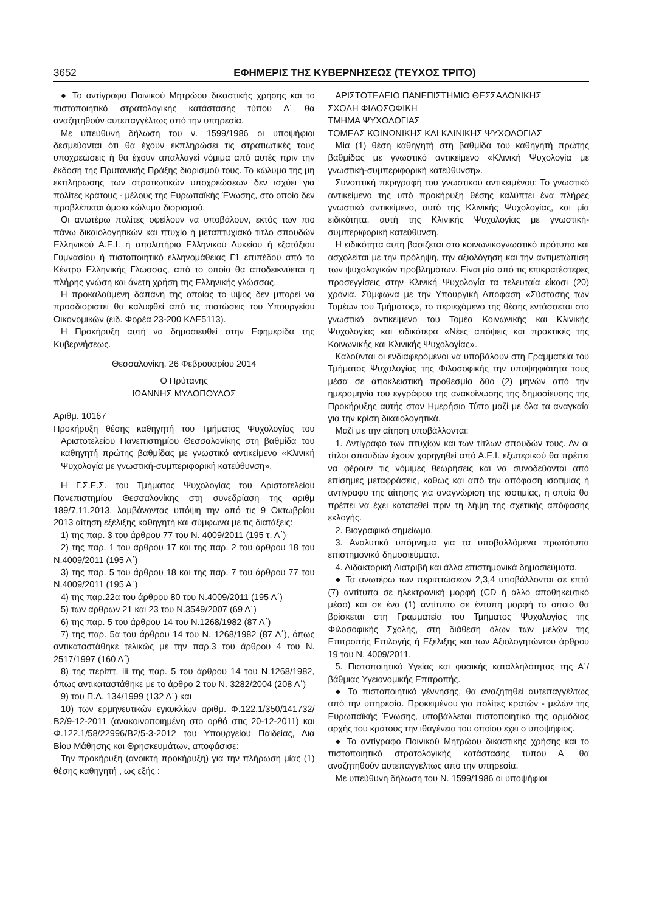3652 ΕΦΗΜΕΡΙΣ ΤΗΣ ΚΥΒΕΡΝΗΣΕΩΣ (ΤΕΥΧΟΣ ΤΡΙΤΟ)
● Το αντίγραφο Ποινικού Μητρώου δικαστικής χρήσης και το πιστοποιητικό στρατολογικής κατάστασης τύπου Α΄ θα αναζητηθούν αυτεπαγγέλτως από την υπηρεσία.
Με υπεύθυνη δήλωση του ν. 1599/1986 οι υποψήφιοι δεσμεύονται ότι θα έχουν εκπληρώσει τις στρατιωτικές τους υποχρεώσεις ή θα έχουν απαλλαγεί νόμιμα από αυτές πριν την έκδοση της Πρυτανικής Πράξης διορισμού τους. Το κώλυμα της μη εκπλήρωσης των στρατιωτικών υποχρεώσεων δεν ισχύει για πολίτες κράτους - μέλους της Ευρωπαϊκής Ένωσης, στο οποίο δεν προβλέπεται όμοιο κώλυμα διορισμού.
Οι ανωτέρω πολίτες οφείλουν να υποβάλουν, εκτός των πιο πάνω δικαιολογητικών και πτυχίο ή μεταπτυχιακό τίτλο σπουδών Ελληνικού Α.Ε.Ι. ή απολυτήριο Ελληνικού Λυκείου ή εξατάξιου Γυμνασίου ή πιστοποιητικό ελληνομάθειας Γ1 επιπέδου από το Κέντρο Ελληνικής Γλώσσας, από το οποίο θα αποδεικνύεται η πλήρης γνώση και άνετη χρήση της Ελληνικής γλώσσας.
Η προκαλούμενη δαπάνη της οποίας το ύψος δεν μπορεί να προσδιοριστεί θα καλυφθεί από τις πιστώσεις του Υπουργείου Οικονομικών (ειδ. Φορέα 23-200 ΚΑΕ5113).
Η Προκήρυξη αυτή να δημοσιευθεί στην Εφημερίδα της Κυβερνήσεως.
Θεσσαλονίκη, 26 Φεβρουαρίου 2014
Ο Πρύτανης
ΙΩΑΝΝΗΣ ΜΥΛΟΠΟΥΛΟΣ
Αριθμ. 10167
Προκήρυξη θέσης καθηγητή του Τμήματος Ψυχολογίας του Αριστοτελείου Πανεπιστημίου Θεσσαλονίκης στη βαθμίδα του καθηγητή πρώτης βαθμίδας με γνωστικό αντικείμενο «Κλινική Ψυχολογία με γνωστική-συμπεριφορική κατεύθυνση».
Η Γ.Σ.Ε.Σ. του Τμήματος Ψυχολογίας του Αριστοτελείου Πανεπιστημίου Θεσσαλονίκης στη συνεδρίαση της αριθμ 189/7.11.2013, λαμβάνοντας υπόψη την από τις 9 Οκτωβρίου 2013 αίτηση εξέλιξης καθηγητή και σύμφωνα με τις διατάξεις:
1) της παρ. 3 του άρθρου 77 του Ν. 4009/2011 (195 τ. Α΄)
2) της παρ. 1 του άρθρου 17 και της παρ. 2 του άρθρου 18 του Ν.4009/2011 (195 Α΄)
3) της παρ. 5 του άρθρου 18 και της παρ. 7 του άρθρου 77 του Ν.4009/2011 (195 Α΄)
4) της παρ.22α του άρθρου 80 του Ν.4009/2011 (195 Α΄)
5) των άρθρων 21 και 23 του Ν.3549/2007 (69 Α΄)
6) της παρ. 5 του άρθρου 14 του Ν.1268/1982 (87 Α΄)
7) της παρ. 5α του άρθρου 14 του Ν. 1268/1982 (87 Α΄), όπως αντικαταστάθηκε τελικώς με την παρ.3 του άρθρου 4 του Ν. 2517/1997 (160 Α΄)
8) της περίπτ. iii της παρ. 5 του άρθρου 14 του Ν.1268/1982, όπως αντικαταστάθηκε με το άρθρο 2 του Ν. 3282/2004 (208 Α΄)
9) του Π.Δ. 134/1999 (132 Α΄) και
10) των ερμηνευτικών εγκυκλίων αριθμ. Φ.122.1/350/141732/Β2/9-12-2011 (ανακοινοποιημένη στο ορθό στις 20-12-2011) και Φ.122.1/58/22996/Β2/5-3-2012 του Υπουργείου Παιδείας, Δια Βίου Μάθησης και Θρησκευμάτων, αποφάσισε:
Την προκήρυξη (ανοικτή προκήρυξη) για την πλήρωση μίας (1) θέσης καθηγητή , ως εξής :
ΑΡΙΣΤΟΤΕΛΕΙΟ ΠΑΝΕΠΙΣΤΗΜΙΟ ΘΕΣΣΑΛΟΝΙΚΗΣ
ΣΧΟΛΗ ΦΙΛΟΣΟΦΙΚΗ
ΤΜΗΜΑ ΨΥΧΟΛΟΓΙΑΣ
ΤΟΜΕΑΣ ΚΟΙΝΩΝΙΚΗΣ ΚΑΙ ΚΛΙΝΙΚΗΣ ΨΥΧΟΛΟΓΙΑΣ
Μία (1) θέση καθηγητή στη βαθμίδα του καθηγητή πρώτης βαθμίδας με γνωστικό αντικείμενο «Κλινική Ψυχολογία με γνωστική-συμπεριφορική κατεύθυνση».
Συνοπτική περιγραφή του γνωστικού αντικειμένου: Το γνωστικό αντικείμενο της υπό προκήρυξη θέσης καλύπτει ένα πλήρες γνωστικό αντικείμενο, αυτό της Κλινικής Ψυχολογίας, και μία ειδικότητα, αυτή της Κλινικής Ψυχολογίας με γνωστική-συμπεριφορική κατεύθυνση.
Η ειδικότητα αυτή βασίζεται στο κοινωνικογνωστικό πρότυπο και ασχολείται με την πρόληψη, την αξιολόγηση και την αντιμετώπιση των ψυχολογικών προβλημάτων. Είναι μία από τις επικρατέστερες προσεγγίσεις στην Κλινική Ψυχολογία τα τελευταία είκοσι (20) χρόνια. Σύμφωνα με την Υπουργική Απόφαση «Σύστασης των Τομέων του Τμήματος», το περιεχόμενο της θέσης εντάσσεται στο γνωστικό αντικείμενο του Τομέα Κοινωνικής και Κλινικής Ψυχολογίας και ειδικότερα «Νέες απόψεις και πρακτικές της Κοινωνικής και Κλινικής Ψυχολογίας».
Καλούνται οι ενδιαφερόμενοι να υποβάλουν στη Γραμματεία του Τμήματος Ψυχολογίας της Φιλοσοφικής την υποψηφιότητα τους μέσα σε αποκλειστική προθεσμία δύο (2) μηνών από την ημερομηνία του εγγράφου της ανακοίνωσης της δημοσίευσης της Προκήρυξης αυτής στον Ημερήσιο Τύπο μαζί με όλα τα αναγκαία για την κρίση δικαιολογητικά.
Μαζί με την αίτηση υποβάλλονται:
1. Αντίγραφο των πτυχίων και των τίτλων σπουδών τους. Αν οι τίτλοι σπουδών έχουν χορηγηθεί από Α.Ε.Ι. εξωτερικού θα πρέπει να φέρουν τις νόμιμες θεωρήσεις και να συνοδεύονται από επίσημες μεταφράσεις, καθώς και από την απόφαση ισοτιμίας ή αντίγραφο της αίτησης για αναγνώριση της ισοτιμίας, η οποία θα πρέπει να έχει κατατεθεί πριν τη λήψη της σχετικής απόφασης εκλογής.
2. Βιογραφικό σημείωμα.
3. Αναλυτικό υπόμνημα για τα υποβαλλόμενα πρωτότυπα επιστημονικά δημοσιεύματα.
4. Διδακτορική Διατριβή και άλλα επιστημονικά δημοσιεύματα.
● Τα ανωτέρω των περιπτώσεων 2,3,4 υποβάλλονται σε επτά (7) αντίτυπα σε ηλεκτρονική μορφή (CD ή άλλο αποθηκευτικό μέσο) και σε ένα (1) αντίτυπο σε έντυπη μορφή το οποίο θα βρίσκεται στη Γραμματεία του Τμήματος Ψυχολογίας της Φιλοσοφικής Σχολής, στη διάθεση όλων των μελών της Επιτροπής Επιλογής ή Εξέλιξης και των Αξιολογητώντου άρθρου 19 του Ν. 4009/2011.
5. Πιστοποιητικό Υγείας και φυσικής καταλληλότητας της Α΄/βάθμιας Υγειονομικής Επιτροπής.
● Το πιστοποιητικό γέννησης, θα αναζητηθεί αυτεπαγγέλτως από την υπηρεσία. Προκειμένου για πολίτες κρατών - μελών της Ευρωπαϊκής Ένωσης, υποβάλλεται πιστοποιητικό της αρμόδιας αρχής του κράτους την ιθαγένεια του οποίου έχει ο υποψήφιος.
● Το αντίγραφο Ποινικού Μητρώου δικαστικής χρήσης και το πιστοποιητικό στρατολογικής κατάστασης τύπου Α΄ θα αναζητηθούν αυτεπαγγέλτως από την υπηρεσία.
Με υπεύθυνη δήλωση του Ν. 1599/1986 οι υποψήφιοι